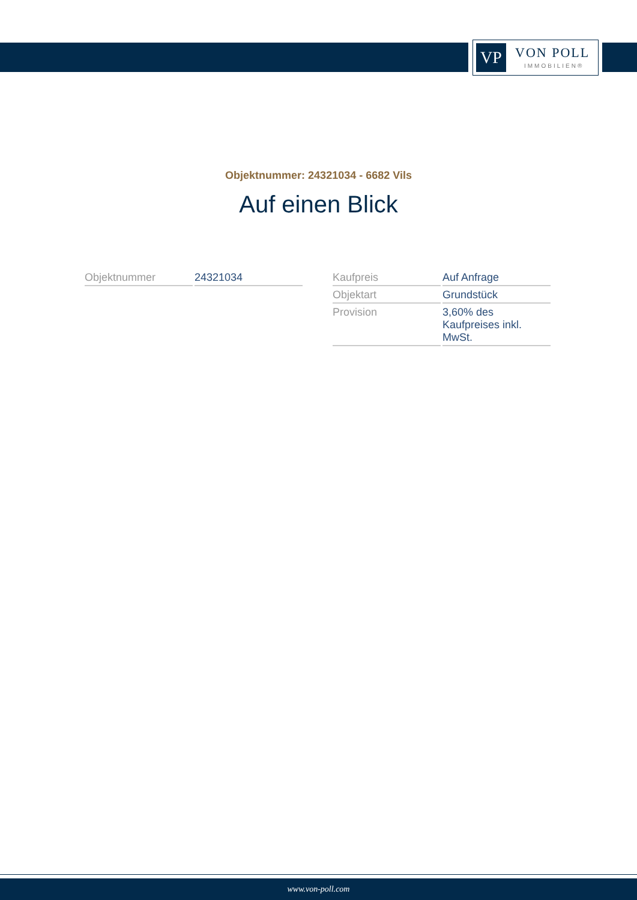VP VON POLL
IMMOBILIEN®
Objektnummer: 24321034 - 6682 Vils
Auf einen Blick
| Objektnummer | 24321034 |
| Kaufpreis | Auf Anfrage |
| Objektart | Grundstück |
| Provision | 3,60% des Kaufpreises inkl. MwSt. |
www.von-poll.com